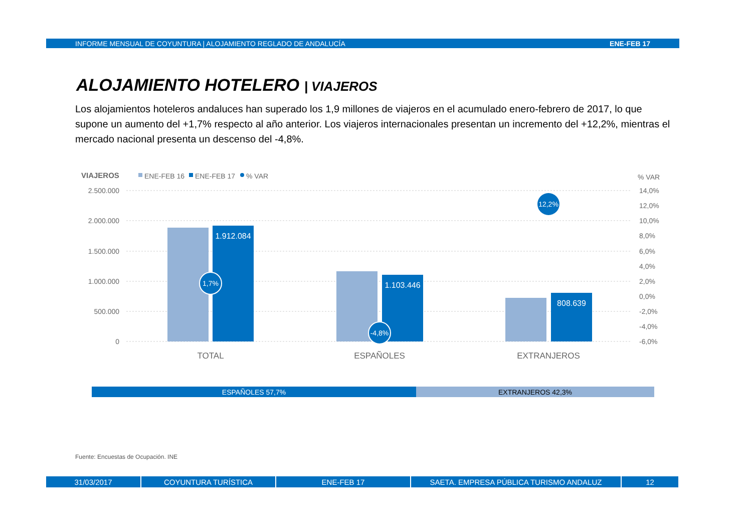INFORME MENSUAL DE COYUNTURA | ALOJAMIENTO REGLADO DE ANDALUCÍA ENE-FEB 17
ALOJAMIENTO HOTELERO | VIAJEROS
Los alojamientos hoteleros andaluces han superado los 1,9 millones de viajeros en el acumulado enero-febrero de 2017, lo que supone un aumento del +1,7% respecto al año anterior. Los viajeros internacionales presentan un incremento del +12,2%, mientras el mercado nacional presenta un descenso del -4,8%.
VIAJEROS
ENE-FEB 16
ENE-FEB 17
% VAR
% VAR
2.500.000
2.000.000
1.500.000
1.000.000
500.000
0
14,0%
12,0%
10,0%
8,0%
6,0%
4,0%
2,0%
0,0%
-2,0%
-4,0%
-6,0%
1.912.084
1.103.446
808.639
1,7%
-4,8%
12,2%
TOTAL
ESPAÑOLES
EXTRANJEROS
ESPAÑOLES 57,7% EXTRANJEROS 42,3%
Fuente: Encuestas de Ocupación. INE
31/03/2017 COYUNTURA TURÍSTICA ENE-FEB 17 SAETA. EMPRESA PÚBLICA TURISMO ANDALUZ 12